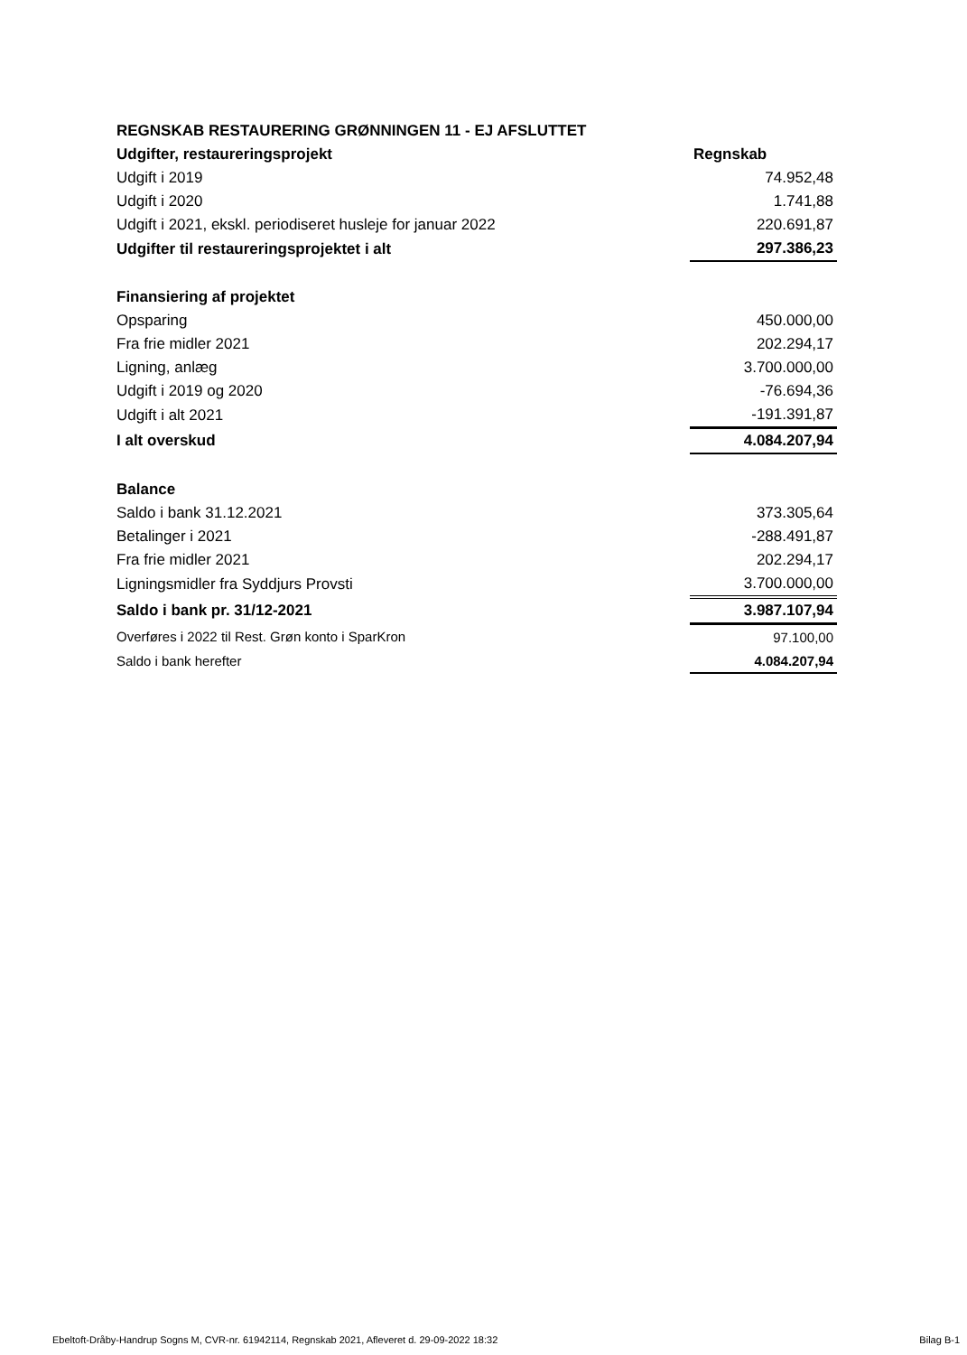| REGNSKAB RESTAURERING GRØNNINGEN 11 - EJ AFSLUTTET | |
| Udgifter, restaureringsprojekt | Regnskab |
| Udgift i 2019 | 74.952,48 |
| Udgift i 2020 | 1.741,88 |
| Udgift i 2021, ekskl. periodiseret husleje for januar 2022 | 220.691,87 |
| Udgifter til restaureringsprojektet i alt | 297.386,23 |
| Finansiering af projektet | |
| Opsparing | 450.000,00 |
| Fra frie midler 2021 | 202.294,17 |
| Ligning, anlæg | 3.700.000,00 |
| Udgift i 2019 og 2020 | -76.694,36 |
| Udgift i alt 2021 | -191.391,87 |
| I alt overskud | 4.084.207,94 |
| Balance | |
| Saldo i bank 31.12.2021 | 373.305,64 |
| Betalinger i 2021 | -288.491,87 |
| Fra frie midler 2021 | 202.294,17 |
| Ligningsmidler fra Syddjurs Provsti | 3.700.000,00 |
| Saldo i bank pr. 31/12-2021 | 3.987.107,94 |
| Overføres i 2022 til Rest. Grøn konto i SparKron | 97.100,00 |
| Saldo i bank herefter | 4.084.207,94 |
Ebeltoft-Dråby-Handrup Sogns M, CVR-nr. 61942114, Regnskab 2021, Afleveret d. 29-09-2022 18:32 Bilag B-1